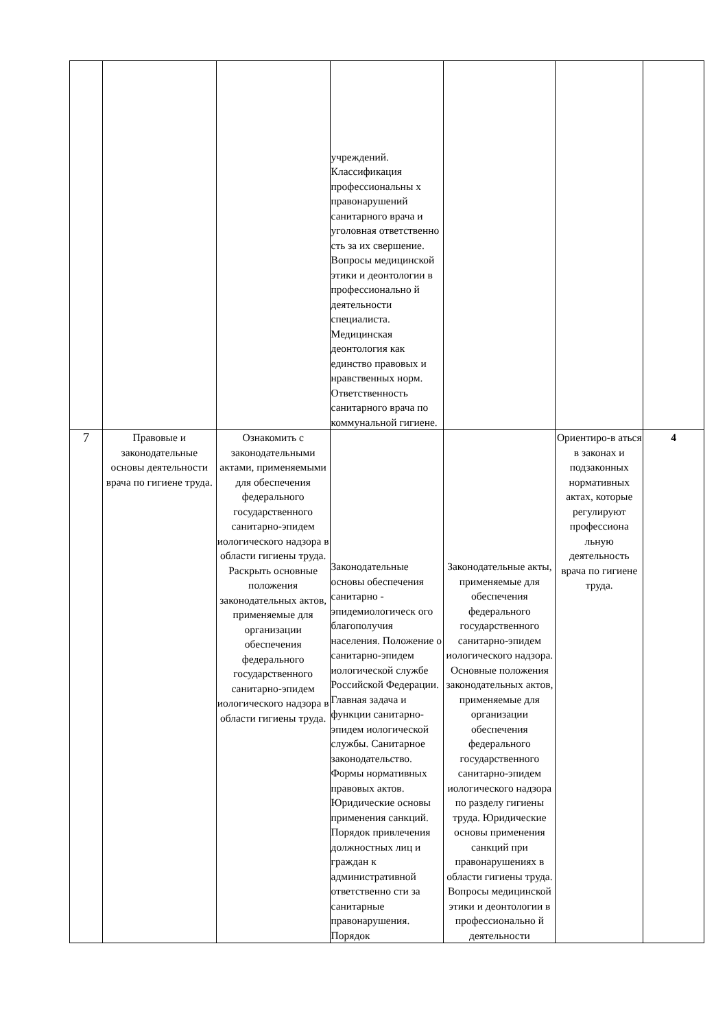| | | | учреждений. Классификация профессиональны х правонарушений санитарного врача и уголовная ответственно сть за их свершение. Вопросы медицинской этики и деонтологии в профессионально й деятельности специалиста. Медицинская деонтология как единство правовых и нравственных норм. Ответственность санитарного врача по коммунальной гигиене. | | | |
| 7 | Правовые и законодательные основы деятельности врача по гигиене труда. | Ознакомить с законодательными актами, применяемыми для обеспечения федерального государственного санитарно-эпидем иологического надзора в области гигиены труда. Раскрыть основные положения законодательных актов, применяемые для организации обеспечения федерального государственного санитарно-эпидем иологического надзора в области гигиены труда. | Законодательные основы обеспечения санитарно - эпидемиологическ ого благополучия населения. Положение о санитарно-эпидем иологической службе Российской Федерации. Главная задача и функции санитарно-эпидем иологической службы. Санитарное законодательство. Формы нормативных правовых актов. Юридические основы применения санкций. Порядок привлечения должностных лиц и граждан к административной ответственно сти за санитарные правонарушения. Порядок | Законодательные акты, применяемые для обеспечения федерального государственного санитарно-эпидем иологического надзора. Основные положения законодательных актов, применяемые для организации обеспечения федерального государственного санитарно-эпидем иологического надзора по разделу гигиены труда. Юридические основы применения санкций при правонарушениях в области гигиены труда. Вопросы медицинской этики и деонтологии в профессионально й деятельности | Ориентиро-в аться в законах и подзаконных нормативных актах, которые регулируют профессиона льную деятельность врача по гигиене труда. | 4 |